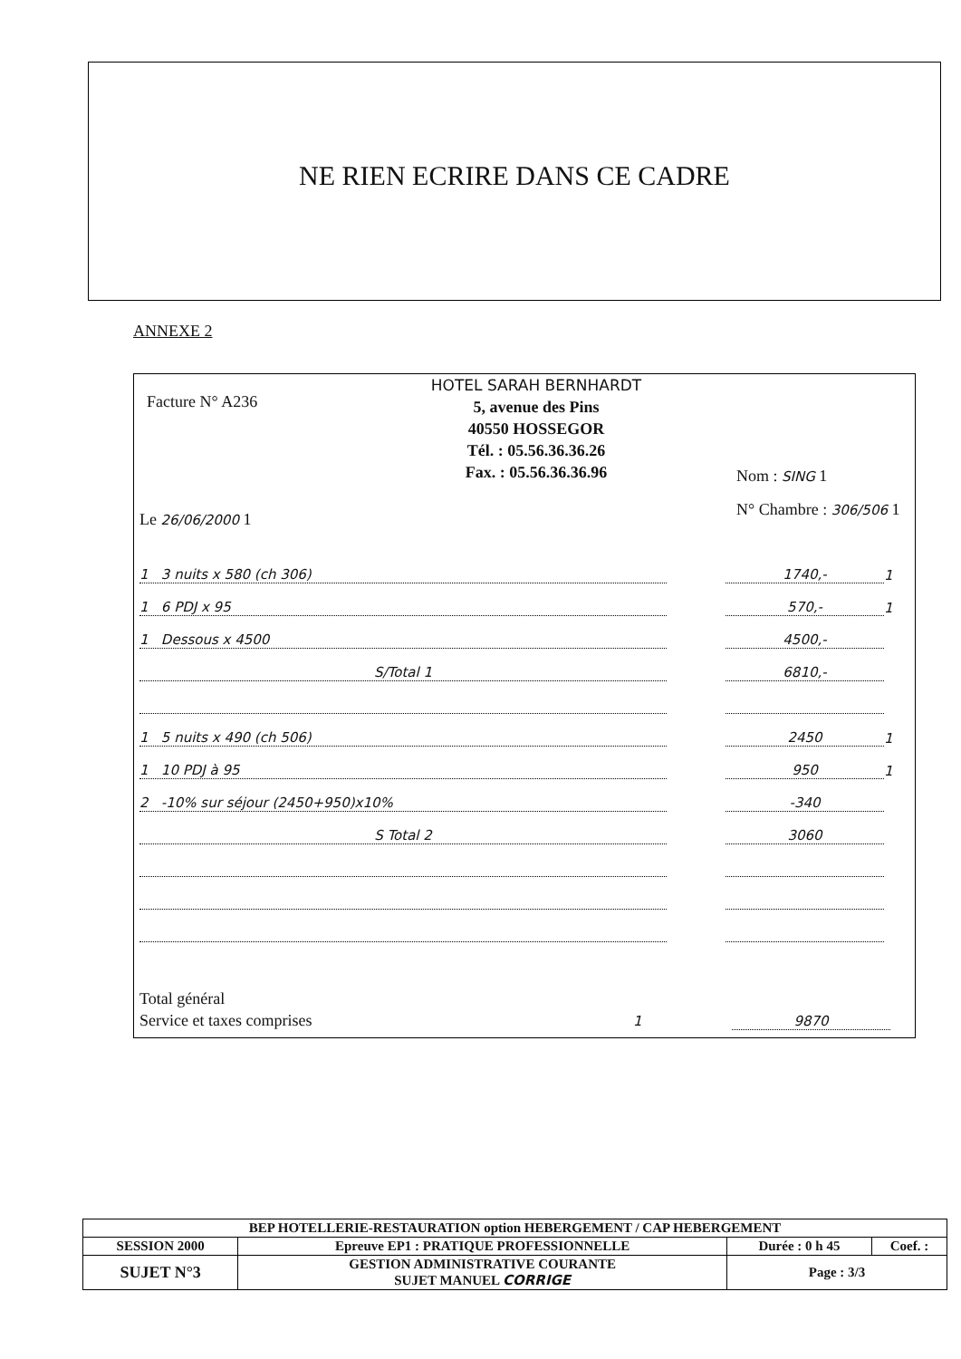NE RIEN ECRIRE DANS CE CADRE
ANNEXE 2
Facture N° A236
HOTEL SARAH BERNHARDT
5, avenue des Pins
40550 HOSSEGOR
Tél. : 05.56.36.36.26
Fax. : 05.56.36.36.96
Nom : SING 1
N° Chambre : 306/506 1
Le 26/06/2000 1
1 3 nuits x 580 (ch 306) 1740,- 1
1 6 PDJ x 95 570,- 1
1 Dessous x 4500 4500,-
S/Total 1 6810,-
1 5 nuits x 490 (ch 506) 2450 1
1 10 PDJ à 95 950 1
2 -10% sur séjour (2450+950)x10% -340
S Total 2 3060
Total général
Service et taxes comprises 1
9870
| BEP HOTELLERIE-RESTAURATION option HEBERGEMENT / CAP HEBERGEMENT | | | |
| SESSION 2000 | Epreuve EP1 : PRATIQUE PROFESSIONNELLE | Durée : 0 h 45 | Coef. : |
| SUJET N°3 | GESTION ADMINISTRATIVE COURANTE SUJET MANUEL CORRIGE | Page : 3/3 | |